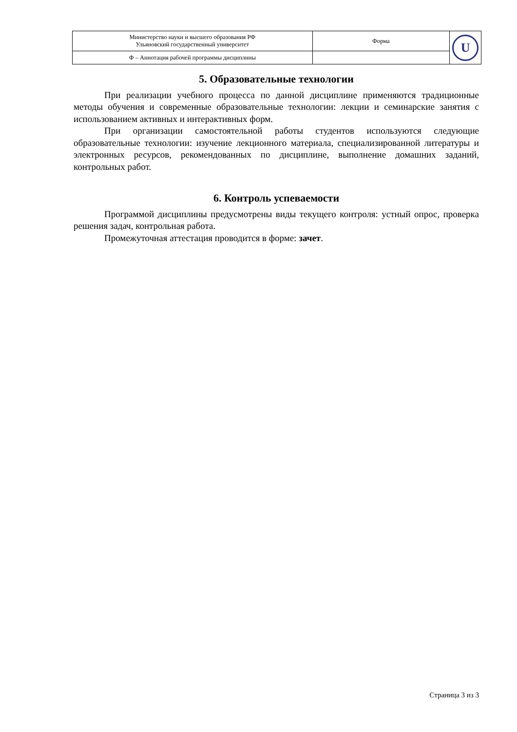| Министерство науки и высшего образования РФ Ульяновский государственный университет | Форма | U |
| Ф – Аннотация рабочей программы дисциплины | | |
5. Образовательные технологии
При реализации учебного процесса по данной дисциплине применяются традиционные методы обучения и современные образовательные технологии: лекции и семинарские занятия с использованием активных и интерактивных форм.
При организации самостоятельной работы студентов используются следующие образовательные технологии: изучение лекционного материала, специализированной литературы и электронных ресурсов, рекомендованных по дисциплине, выполнение домашних заданий, контрольных работ.
6. Контроль успеваемости
Программой дисциплины предусмотрены виды текущего контроля: устный опрос, проверка решения задач, контрольная работа.
Промежуточная аттестация проводится в форме: зачет.
Страница 3 из 3